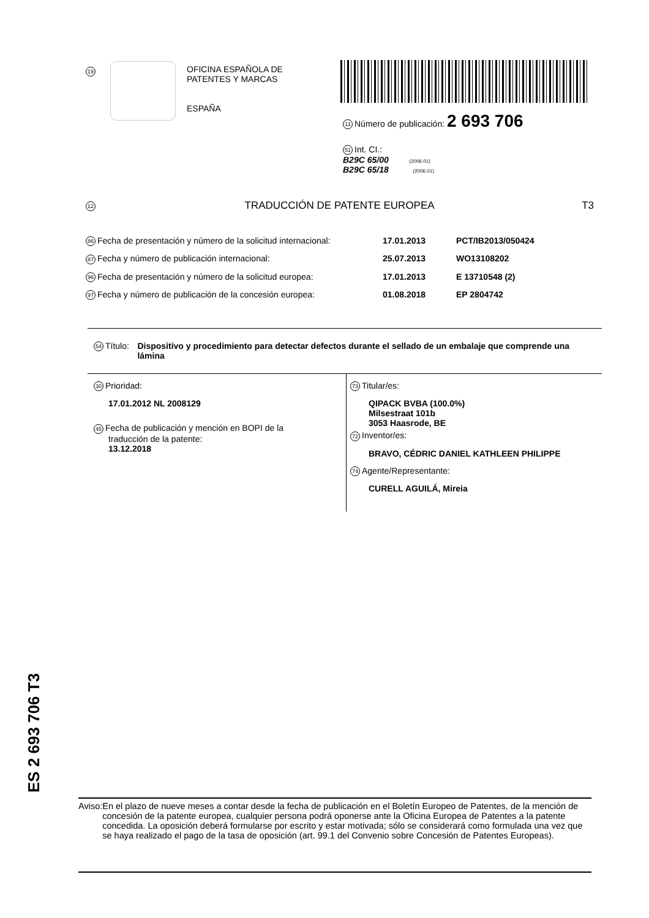19
OFICINA ESPAÑOLA DE
PATENTES Y MARCAS
ESPAÑA
11 Número de publicación: 2 693 706
51 Int. CI.:
B29C 65/00 (2006.01)
B29C 65/18 (2006.01)
12 TRADUCCIÓN DE PATENTE EUROPEA T3
86 Fecha de presentación y número de la solicitud internacional: 17.01.2013 PCT/IB2013/050424
87 Fecha y número de publicación internacional: 25.07.2013 WO13108202
96 Fecha de presentación y número de la solicitud europea: 17.01.2013 E 13710548 (2)
97 Fecha y número de publicación de la concesión europea: 01.08.2018 EP 2804742
54 Título: Dispositivo y procedimiento para detectar defectos durante el sellado de un embalaje que comprende una lámina
30 Prioridad:
17.01.2012 NL 2008129
45 Fecha de publicación y mención en BOPI de la
traducción de la patente:
13.12.2018
73 Titular/es:
QIPACK BVBA (100.0%)
Milsestraat 101b
3053 Haasrode, BE
72 Inventor/es:
BRAVO, CÉDRIC DANIEL KATHLEEN PHILIPPE
74 Agente/Representante:
CURELL AGUILÁ, Mireia
ES 2 693 706 T3
Aviso: En el plazo de nueve meses a contar desde la fecha de publicación en el Boletín Europeo de Patentes, de la mención de concesión de la patente europea, cualquier persona podrá oponerse ante la Oficina Europea de Patentes a la patente concedida. La oposición deberá formularse por escrito y estar motivada; sólo se considerará como formulada una vez que se haya realizado el pago de la tasa de oposición (art. 99.1 del Convenio sobre Concesión de Patentes Europeas).